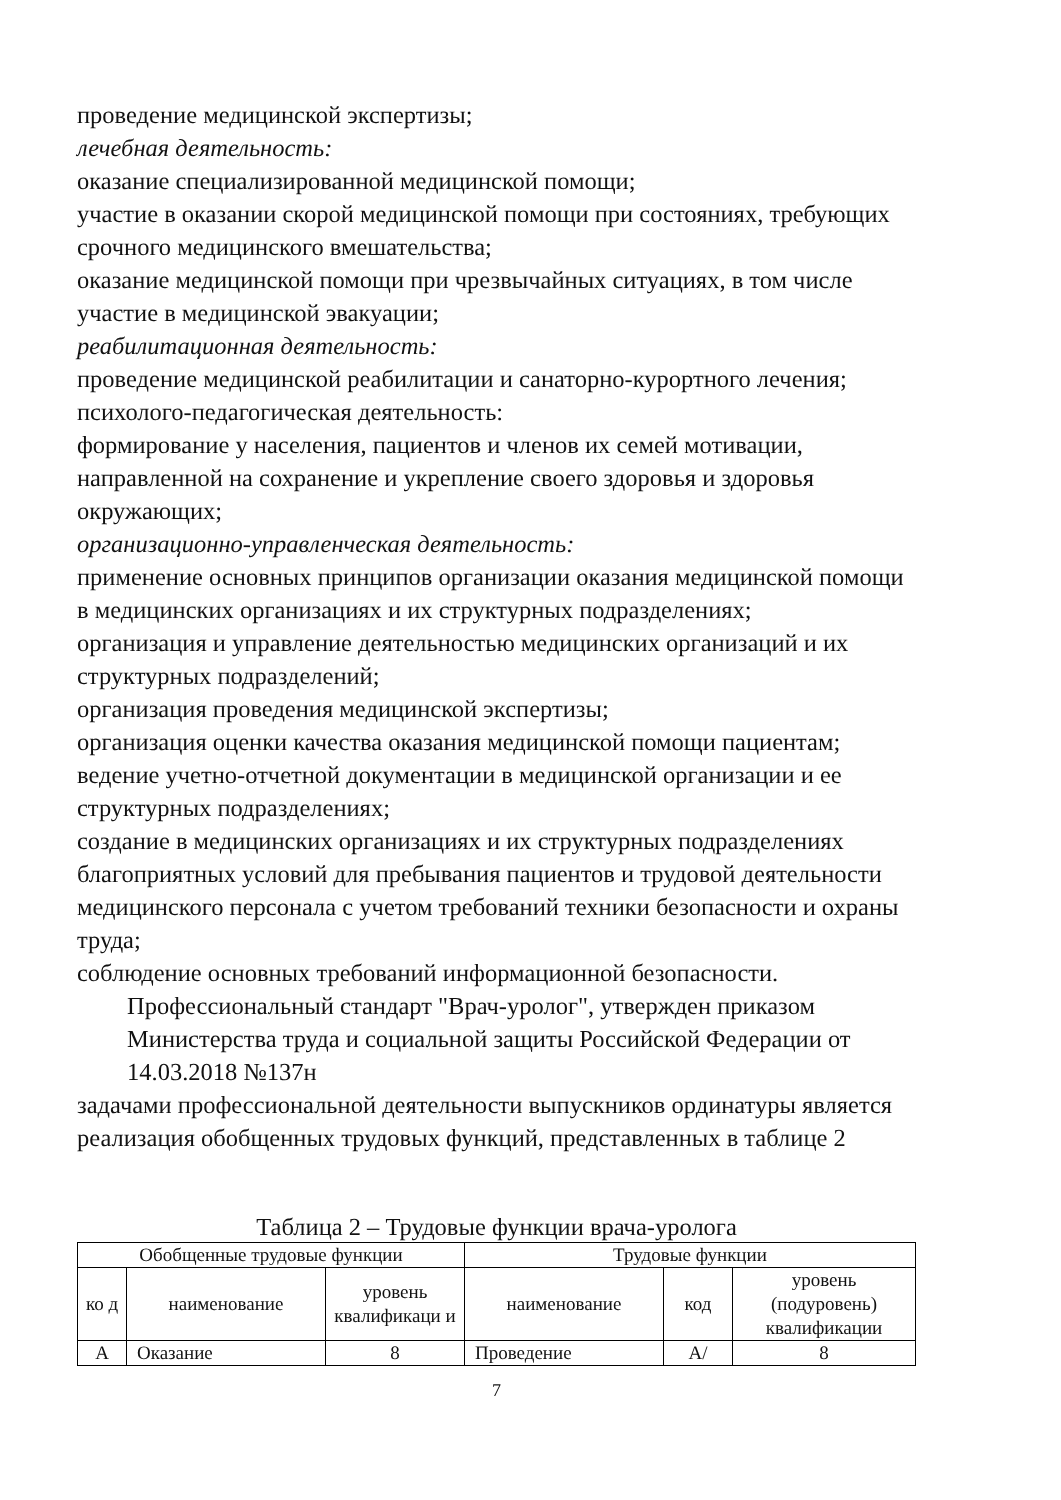проведение медицинской экспертизы;
лечебная деятельность:
оказание специализированной медицинской помощи;
участие в оказании скорой медицинской помощи при состояниях, требующих срочного медицинского вмешательства;
оказание медицинской помощи при чрезвычайных ситуациях, в том числе участие в медицинской эвакуации;
реабилитационная деятельность:
проведение медицинской реабилитации и санаторно-курортного лечения;
психолого-педагогическая деятельность:
формирование у населения, пациентов и членов их семей мотивации, направленной на сохранение и укрепление своего здоровья и здоровья окружающих;
организационно-управленческая деятельность:
применение основных принципов организации оказания медицинской помощи в медицинских организациях и их структурных подразделениях;
организация и управление деятельностью медицинских организаций и их структурных подразделений;
организация проведения медицинской экспертизы;
организация оценки качества оказания медицинской помощи пациентам;
ведение учетно-отчетной документации в медицинской организации и ее структурных подразделениях;
создание в медицинских организациях и их структурных подразделениях благоприятных условий для пребывания пациентов и трудовой деятельности медицинского персонала с учетом требований техники безопасности и охраны труда;
соблюдение основных требований информационной безопасности.
Профессиональный стандарт "Врач-уролог", утвержден приказом Министерства труда и социальной защиты Российской Федерации от 14.03.2018 №137н
задачами профессиональной деятельности выпускников ординатуры является реализация обобщенных трудовых функций, представленных в таблице 2
Таблица 2 – Трудовые функции врача-уролога
| Обобщенные трудовые функции | | | Трудовые функции | | |
| --- | --- | --- | --- | --- | --- |
| ко д | наименование | уровень квалификаци и | наименование | код | уровень (подуровень) квалификации |
| А | Оказание | 8 | Проведение | А/ | 8 |
7